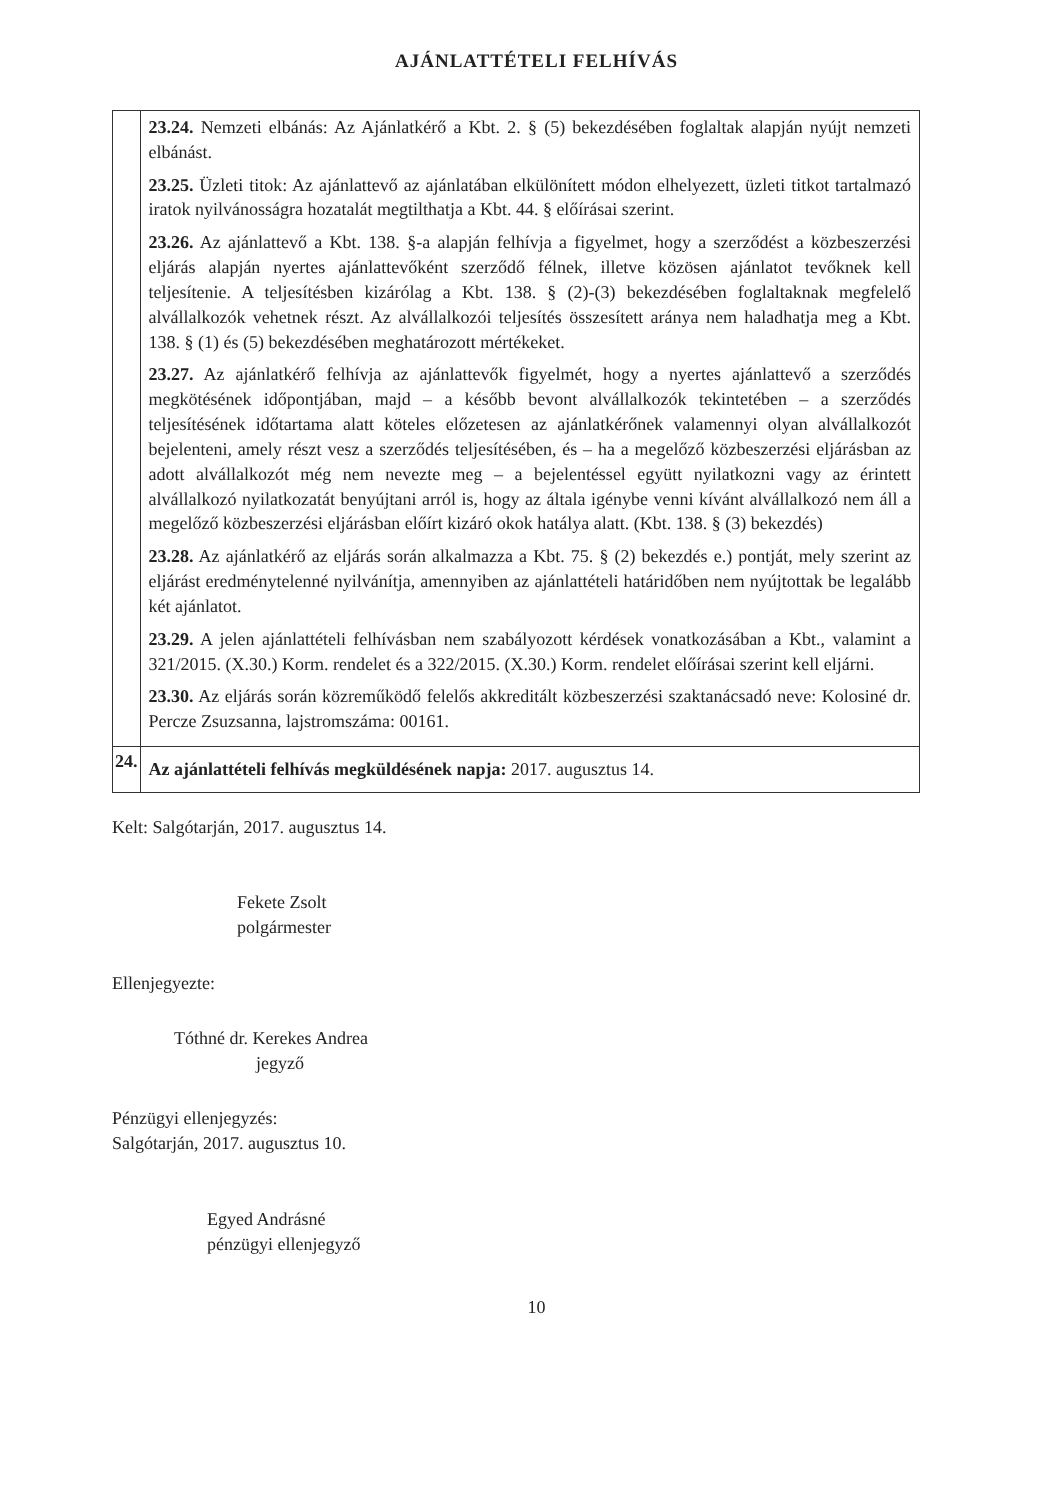AJÁNLATTÉTELI FELHÍVÁS
| | 23.24. Nemzeti elbánás: Az Ajánlatkérő a Kbt. 2. § (5) bekezdésében foglaltak alapján nyújt nemzeti elbánást. 23.25. Üzleti titok: Az ajánlattevő az ajánlatában elkülönített módon elhelyezett, üzleti titkot tartalmazó iratok nyilvánosságra hozatalát megtilthatja a Kbt. 44. § előírásai szerint. 23.26. Az ajánlattevő a Kbt. 138. §-a alapján felhívja a figyelmet, hogy a szerződést a közbeszerzési eljárás alapján nyertes ajánlattevőként szerződő félnek, illetve közösen ajánlatot tevőknek kell teljesítenie. A teljesítésben kizárólag a Kbt. 138. § (2)-(3) bekezdésében foglaltaknak megfelelő alvállalkozók vehetnek részt. Az alvállalkozói teljesítés összesített aránya nem haladhatja meg a Kbt. 138. § (1) és (5) bekezdésében meghatározott mértékeket. 23.27. Az ajánlatkérő felhívja az ajánlattevők figyelmét, hogy a nyertes ajánlattevő a szerződés megkötésének időpontjában, majd – a később bevont alvállalkozók tekintetében – a szerződés teljesítésének időtartama alatt köteles előzetesen az ajánlatkérőnek valamennyi olyan alvállalkozót bejelenteni, amely részt vesz a szerződés teljesítésében, és – ha a megelőző közbeszerzési eljárásban az adott alvállalkozót még nem nevezte meg – a bejelentéssel együtt nyilatkozni vagy az érintett alvállalkozó nyilatkozatát benyújtani arról is, hogy az általa igénybe venni kívánt alvállalkozó nem áll a megelőző közbeszerzési eljárásban előírt kizáró okok hatálya alatt. (Kbt. 138. § (3) bekezdés) 23.28. Az ajánlatkérő az eljárás során alkalmazza a Kbt. 75. § (2) bekezdés e.) pontját, mely szerint az eljárást eredménytelenné nyilvánítja, amennyiben az ajánlattételi határidőben nem nyújtottak be legalább két ajánlatot. 23.29. A jelen ajánlattételi felhívásban nem szabályozott kérdések vonatkozásában a Kbt., valamint a 321/2015. (X.30.) Korm. rendelet és a 322/2015. (X.30.) Korm. rendelet előírásai szerint kell eljárni. 23.30. Az eljárás során közreműködő felelős akkreditált közbeszerzési szaktanácsadó neve: Kolosiné dr. Percze Zsuzsanna, lajstromszáma: 00161. |
| 24. | Az ajánlattételi felhívás megküldésének napja: 2017. augusztus 14. |
Kelt: Salgótarján, 2017. augusztus 14.
Fekete Zsolt
polgármester
Ellenjegyezte:
Tóthné dr. Kerekes Andrea
jegyző
Pénzügyi ellenjegyzés:
Salgótarján, 2017. augusztus 10.
Egyed Andrásné
pénzügyi ellenjegyző
10